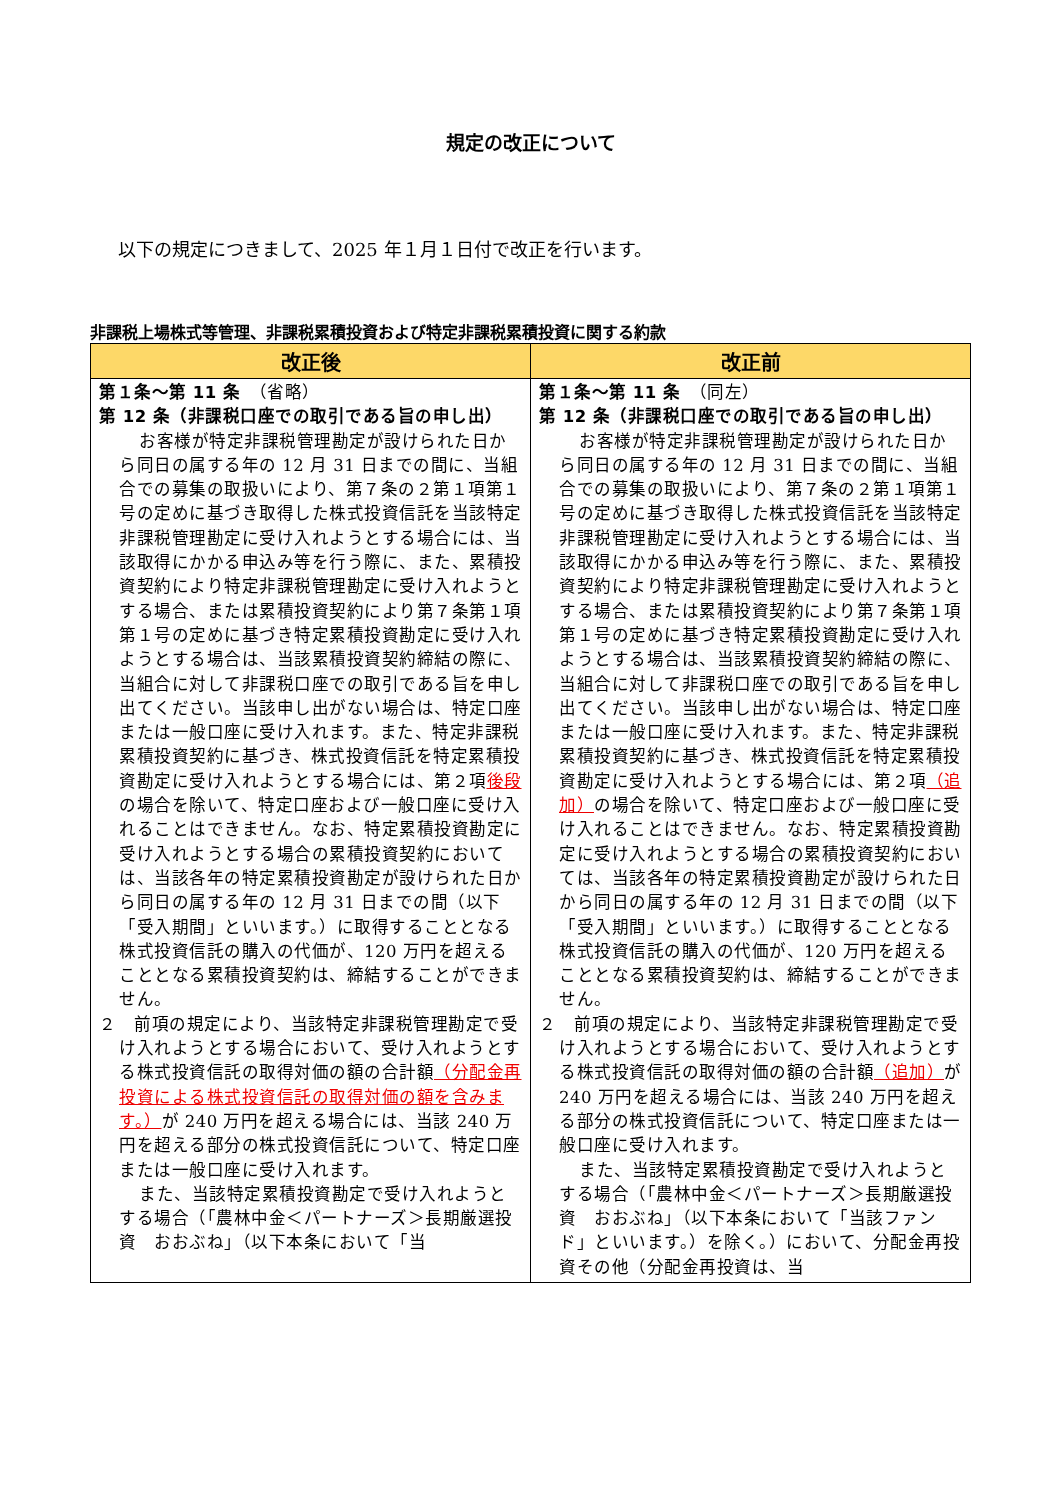規定の改正について
以下の規定につきまして、2025 年１月１日付で改正を行います。
非課税上場株式等管理、非課税累積投資および特定非課税累積投資に関する約款
| 改正後 | 改正前 |
| --- | --- |
| 第１条～第 11 条 （省略） 第 12 条（非課税口座での取引である旨の申し出） お客様が特定非課税管理勘定が設けられた日から同日の属する年の 12 月 31 日までの間に、当組合での募集の取扱いにより、第７条の２第１項第１号の定めに基づき取得した株式投資信託を当該特定非課税管理勘定に受け入れようとする場合には、当該取得にかかる申込み等を行う際に、また、累積投資契約により特定非課税管理勘定に受け入れようとする場合、または累積投資契約により第７条第１項第１号の定めに基づき特定累積投資勘定に受け入れようとする場合は、当該累積投資契約締結の際に、当組合に対して非課税口座での取引である旨を申し出てください。当該申し出がない場合は、特定口座または一般口座に受け入れます。また、特定非課税累積投資契約に基づき、株式投資信託を特定累積投資勘定に受け入れようとする場合には、第２項 後段 の場合を除いて、特定口座および一般口座に受け入れることはできません。なお、特定累積投資勘定に受け入れようとする場合の累積投資契約においては、当該各年の特定累積投資勘定が設けられた日から同日の属する年の 12 月 31 日までの間（以下「受入期間」といいます。）に取得することとなる株式投資信託の購入の代価が、120 万円を超えることとなる累積投資契約は、締結することができません。 ２ 前項の規定により、当該特定非課税管理勘定で受け入れようとする場合において、受け入れようとする株式投資信託の取得対価の額の合計額 （分配金再投資による株式投資信託の取得対価の額を含みます。） が 240 万円を超える場合には、当該 240 万円を超える部分の株式投資信託について、特定口座または一般口座に受け入れます。 また、当該特定累積投資勘定で受け入れようとする場合（「農林中金＜パートナーズ＞長期厳選投資 おおぶね」（以下本条において「当 | 第１条～第 11 条 （同左） 第 12 条（非課税口座での取引である旨の申し出） お客様が特定非課税管理勘定が設けられた日から同日の属する年の 12 月 31 日までの間に、当組合での募集の取扱いにより、第７条の２第１項第１号の定めに基づき取得した株式投資信託を当該特定非課税管理勘定に受け入れようとする場合には、当該取得にかかる申込み等を行う際に、また、累積投資契約により特定非課税管理勘定に受け入れようとする場合、または累積投資契約により第７条第１項第１号の定めに基づき特定累積投資勘定に受け入れようとする場合は、当該累積投資契約締結の際に、当組合に対して非課税口座での取引である旨を申し出てください。当該申し出がない場合は、特定口座または一般口座に受け入れます。また、特定非課税累積投資契約に基づき、株式投資信託を特定累積投資勘定に受け入れようとする場合には、第２項 （追加） の場合を除いて、特定口座および一般口座に受け入れることはできません。なお、特定累積投資勘定に受け入れようとする場合の累積投資契約においては、当該各年の特定累積投資勘定が設けられた日から同日の属する年の 12 月 31 日までの間（以下「受入期間」といいます。）に取得することとなる株式投資信託の購入の代価が、120 万円を超えることとなる累積投資契約は、締結することができません。 ２ 前項の規定により、当該特定非課税管理勘定で受け入れようとする場合において、受け入れようとする株式投資信託の取得対価の額の合計額 （追加） が 240 万円を超える場合には、当該 240 万円を超える部分の株式投資信託について、特定口座または一般口座に受け入れます。 また、当該特定累積投資勘定で受け入れようとする場合（「農林中金＜パートナーズ＞長期厳選投資 おおぶね」（以下本条において「当該ファンド」といいます。）を除く。）において、分配金再投資その他（分配金再投資は、当 |